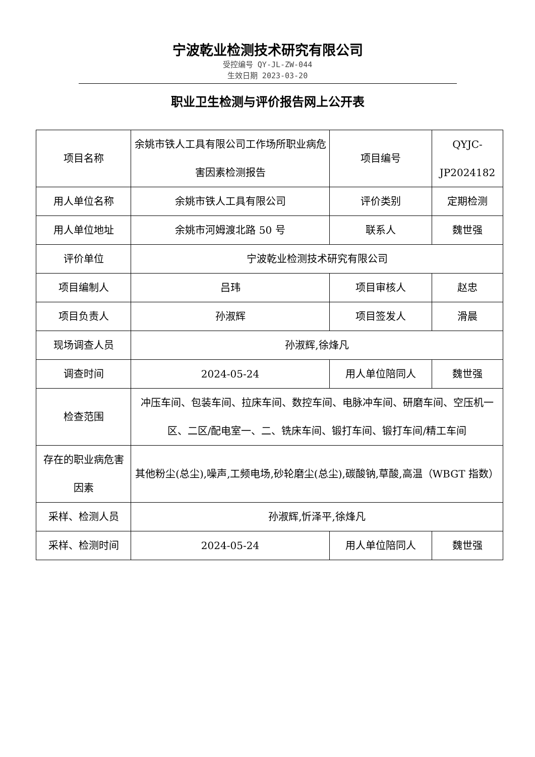宁波乾业检测技术研究有限公司
受控编号 QY-JL-ZW-044
生效日期 2023-03-20
职业卫生检测与评价报告网上公开表
| 项目名称 | 余姚市铁人工具有限公司工作场所职业病危害因素检测报告 | 项目编号 | QYJC-JP2024182 |
| 用人单位名称 | 余姚市铁人工具有限公司 | 评价类别 | 定期检测 |
| 用人单位地址 | 余姚市河姆渡北路 50 号 | 联系人 | 魏世强 |
| 评价单位 | 宁波乾业检测技术研究有限公司 | | |
| 项目编制人 | 吕玮 | 项目审核人 | 赵忠 |
| 项目负责人 | 孙淑辉 | 项目签发人 | 滑晨 |
| 现场调查人员 | 孙淑辉,徐烽凡 | | |
| 调查时间 | 2024-05-24 | 用人单位陪同人 | 魏世强 |
| 检查范围 | 冲压车间、包装车间、拉床车间、数控车间、电脉冲车间、研磨车间、空压机一区、二区/配电室一、二、铣床车间、锻打车间、锻打车间/精工车间 | | |
| 存在的职业病危害因素 | 其他粉尘(总尘),噪声,工频电场,砂轮磨尘(总尘),碳酸钠,草酸,高温（WBGT 指数） | | |
| 采样、检测人员 | 孙淑辉,忻泽平,徐烽凡 | | |
| 采样、检测时间 | 2024-05-24 | 用人单位陪同人 | 魏世强 |